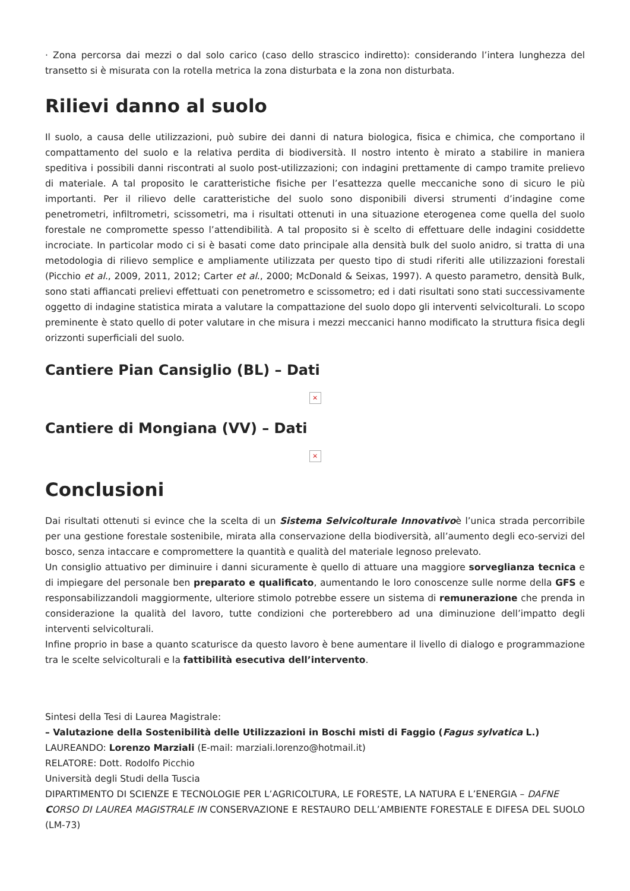· Zona percorsa dai mezzi o dal solo carico (caso dello strascico indiretto): considerando l’intera lunghezza del transetto si è misurata con la rotella metrica la zona disturbata e la zona non disturbata.
Rilievi danno al suolo
Il suolo, a causa delle utilizzazioni, può subire dei danni di natura biologica, fisica e chimica, che comportano il compattamento del suolo e la relativa perdita di biodiversità. Il nostro intento è mirato a stabilire in maniera speditiva i possibili danni riscontrati al suolo post-utilizzazioni; con indagini prettamente di campo tramite prelievo di materiale. A tal proposito le caratteristiche fisiche per l’esattezza quelle meccaniche sono di sicuro le più importanti. Per il rilievo delle caratteristiche del suolo sono disponibili diversi strumenti d’indagine come penetrometri, infiltrometri, scissometri, ma i risultati ottenuti in una situazione eterogenea come quella del suolo forestale ne compromette spesso l’attendibilità. A tal proposito si è scelto di effettuare delle indagini cosiddette incrociate. In particolar modo ci si è basati come dato principale alla densità bulk del suolo anidro, si tratta di una metodologia di rilievo semplice e ampliamente utilizzata per questo tipo di studi riferiti alle utilizzazioni forestali (Picchio et al., 2009, 2011, 2012; Carter et al., 2000; McDonald & Seixas, 1997). A questo parametro, densità Bulk, sono stati affiancati prelievi effettuati con penetrometro e scissometro; ed i dati risultati sono stati successivamente oggetto di indagine statistica mirata a valutare la compattazione del suolo dopo gli interventi selvicolturali. Lo scopo preminente è stato quello di poter valutare in che misura i mezzi meccanici hanno modificato la struttura fisica degli orizzonti superficiali del suolo.
Cantiere Pian Cansiglio (BL) – Dati
×
Cantiere di Mongiana (VV) – Dati
×
Conclusioni
Dai risultati ottenuti si evince che la scelta di un Sistema Selvicolturale Innovativoè l’unica strada percorribile per una gestione forestale sostenibile, mirata alla conservazione della biodiversità, all’aumento degli eco-servizi del bosco, senza intaccare e compromettere la quantità e qualità del materiale legnoso prelevato.
Un consiglio attuativo per diminuire i danni sicuramente è quello di attuare una maggiore sorveglianza tecnica e di impiegare del personale ben preparato e qualificato, aumentando le loro conoscenze sulle norme della GFS e responsabilizzandoli maggiormente, ulteriore stimolo potrebbe essere un sistema di remunerazione che prenda in considerazione la qualità del lavoro, tutte condizioni che porterebbero ad una diminuzione dell’impatto degli interventi selvicolturali.
Infine proprio in base a quanto scaturisce da questo lavoro è bene aumentare il livello di dialogo e programmazione tra le scelte selvicolturali e la fattibilità esecutiva dell’intervento.
Sintesi della Tesi di Laurea Magistrale:
– Valutazione della Sostenibilità delle Utilizzazioni in Boschi misti di Faggio (Fagus sylvatica L.)
LAUREANDO: Lorenzo Marziali (E-mail: marziali.lorenzo@hotmail.it)
RELATORE: Dott. Rodolfo Picchio
Università degli Studi della Tuscia
DIPARTIMENTO DI SCIENZE E TECNOLOGIE PER L’AGRICOLTURA, LE FORESTE, LA NATURA E L’ENERGIA – DAFNE
CORSO DI LAUREA MAGISTRALE IN CONSERVAZIONE E RESTAURO DELL’AMBIENTE FORESTALE E DIFESA DEL SUOLO (LM-73)